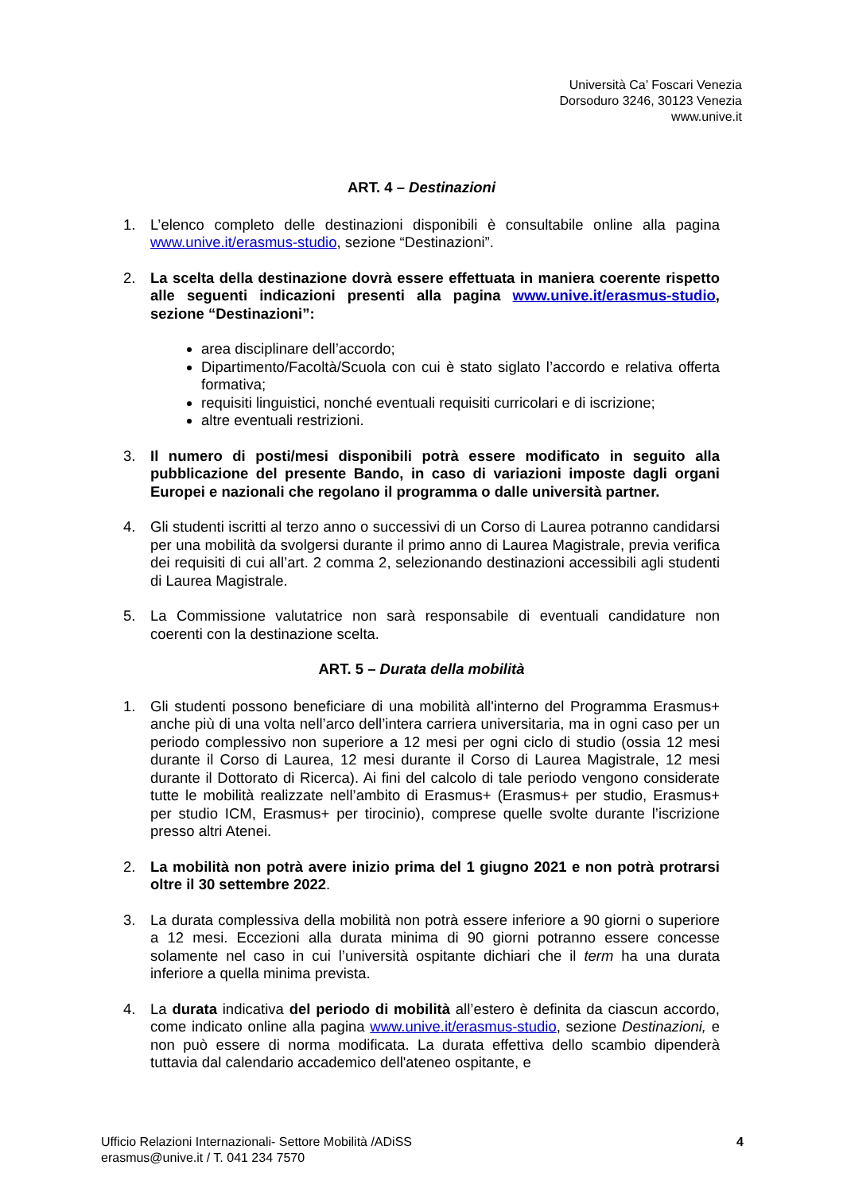Università Ca’ Foscari Venezia
Dorsoduro 3246, 30123 Venezia
www.unive.it
ART. 4 – Destinazioni
1. L’elenco completo delle destinazioni disponibili è consultabile online alla pagina www.unive.it/erasmus-studio, sezione “Destinazioni”.
2. La scelta della destinazione dovrà essere effettuata in maniera coerente rispetto alle seguenti indicazioni presenti alla pagina www.unive.it/erasmus-studio, sezione “Destinazioni”:
area disciplinare dell’accordo;
Dipartimento/Facoltà/Scuola con cui è stato siglato l’accordo e relativa offerta formativa;
requisiti linguistici, nonché eventuali requisiti curricolari e di iscrizione;
altre eventuali restrizioni.
3. Il numero di posti/mesi disponibili potrà essere modificato in seguito alla pubblicazione del presente Bando, in caso di variazioni imposte dagli organi Europei e nazionali che regolano il programma o dalle università partner.
4. Gli studenti iscritti al terzo anno o successivi di un Corso di Laurea potranno candidarsi per una mobilità da svolgersi durante il primo anno di Laurea Magistrale, previa verifica dei requisiti di cui all’art. 2 comma 2, selezionando destinazioni accessibili agli studenti di Laurea Magistrale.
5. La Commissione valutatrice non sarà responsabile di eventuali candidature non coerenti con la destinazione scelta.
ART. 5 – Durata della mobilità
1. Gli studenti possono beneficiare di una mobilità all'interno del Programma Erasmus+ anche più di una volta nell’arco dell’intera carriera universitaria, ma in ogni caso per un periodo complessivo non superiore a 12 mesi per ogni ciclo di studio (ossia 12 mesi durante il Corso di Laurea, 12 mesi durante il Corso di Laurea Magistrale, 12 mesi durante il Dottorato di Ricerca). Ai fini del calcolo di tale periodo vengono considerate tutte le mobilità realizzate nell’ambito di Erasmus+ (Erasmus+ per studio, Erasmus+ per studio ICM, Erasmus+ per tirocinio), comprese quelle svolte durante l’iscrizione presso altri Atenei.
2. La mobilità non potrà avere inizio prima del 1 giugno 2021 e non potrà protrarsi oltre il 30 settembre 2022.
3. La durata complessiva della mobilità non potrà essere inferiore a 90 giorni o superiore a 12 mesi. Eccezioni alla durata minima di 90 giorni potranno essere concesse solamente nel caso in cui l’università ospitante dichiari che il term ha una durata inferiore a quella minima prevista.
4. La durata indicativa del periodo di mobilità all’estero è definita da ciascun accordo, come indicato online alla pagina www.unive.it/erasmus-studio, sezione Destinazioni, e non può essere di norma modificata. La durata effettiva dello scambio dipenderà tuttavia dal calendario accademico dell'ateneo ospitante, e
Ufficio Relazioni Internazionali- Settore Mobilità /ADiSS
erasmus@unive.it / T. 041 234 7570
4